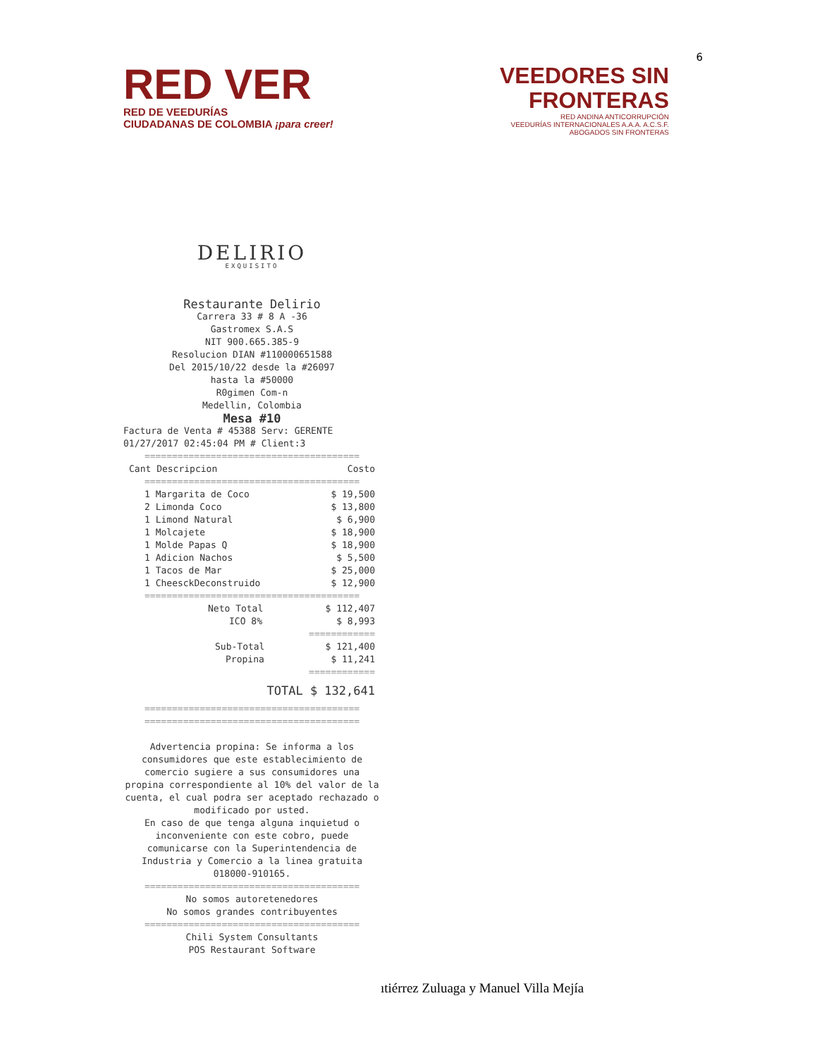6
RED VER
RED DE VEEDURÍAS
CIUDADANAS DE COLOMBIA ¡para creer!
VEEDORES SIN
FRONTERAS
RED ANDINA ANTICORRUPCIÓN
VEEDURÍAS INTERNACIONALES A.A.A. A.C.S.F.
ABOGADOS SIN FRONTERAS
DELIRIO
EXQUISITO
Restaurante Delirio
Carrera 33 # 8 A -36
Gastromex S.A.S
NIT 900.665.385-9
Resolucion DIAN #110000651588
Del 2015/10/22 desde la #26097
hasta la #50000
R0gimen Com-n
Medellin, Colombia
Mesa #10
Factura de Venta # 45388 Serv: GERENTE
01/27/2017 02:45:04 PM # Client:3
=======================================
Cant Descripcion Costo
=======================================
1 Margarita de Coco $ 19,500
2 Limonda Coco $ 13,800
1 Limond Natural $ 6,900
1 Molcajete $ 18,900
1 Molde Papas Q $ 18,900
1 Adicion Nachos $ 5,500
1 Tacos de Mar $ 25,000
1 CheesckDeconstruido $ 12,900
=======================================
Neto Total $ 112,407
ICO 8% $ 8,993
============
Sub-Total $ 121,400
Propina $ 11,241
============
TOTAL $ 132,641
=======================================
=======================================
Advertencia propina: Se informa a los consumidores que este establecimiento de comercio sugiere a sus consumidores una propina correspondiente al 10% del valor de la cuenta, el cual podra ser aceptado rechazado o modificado por usted.
En caso de que tenga alguna inquietud o inconveniente con este cobro, puede comunicarse con la Superintendencia de Industria y Comercio a la linea gratuita 018000-910165.
=======================================
No somos autoretenedores
No somos grandes contribuyentes
=======================================
Chili System Consultants
POS Restaurant Software
ıtiérrez Zuluaga y Manuel Villa Mejía